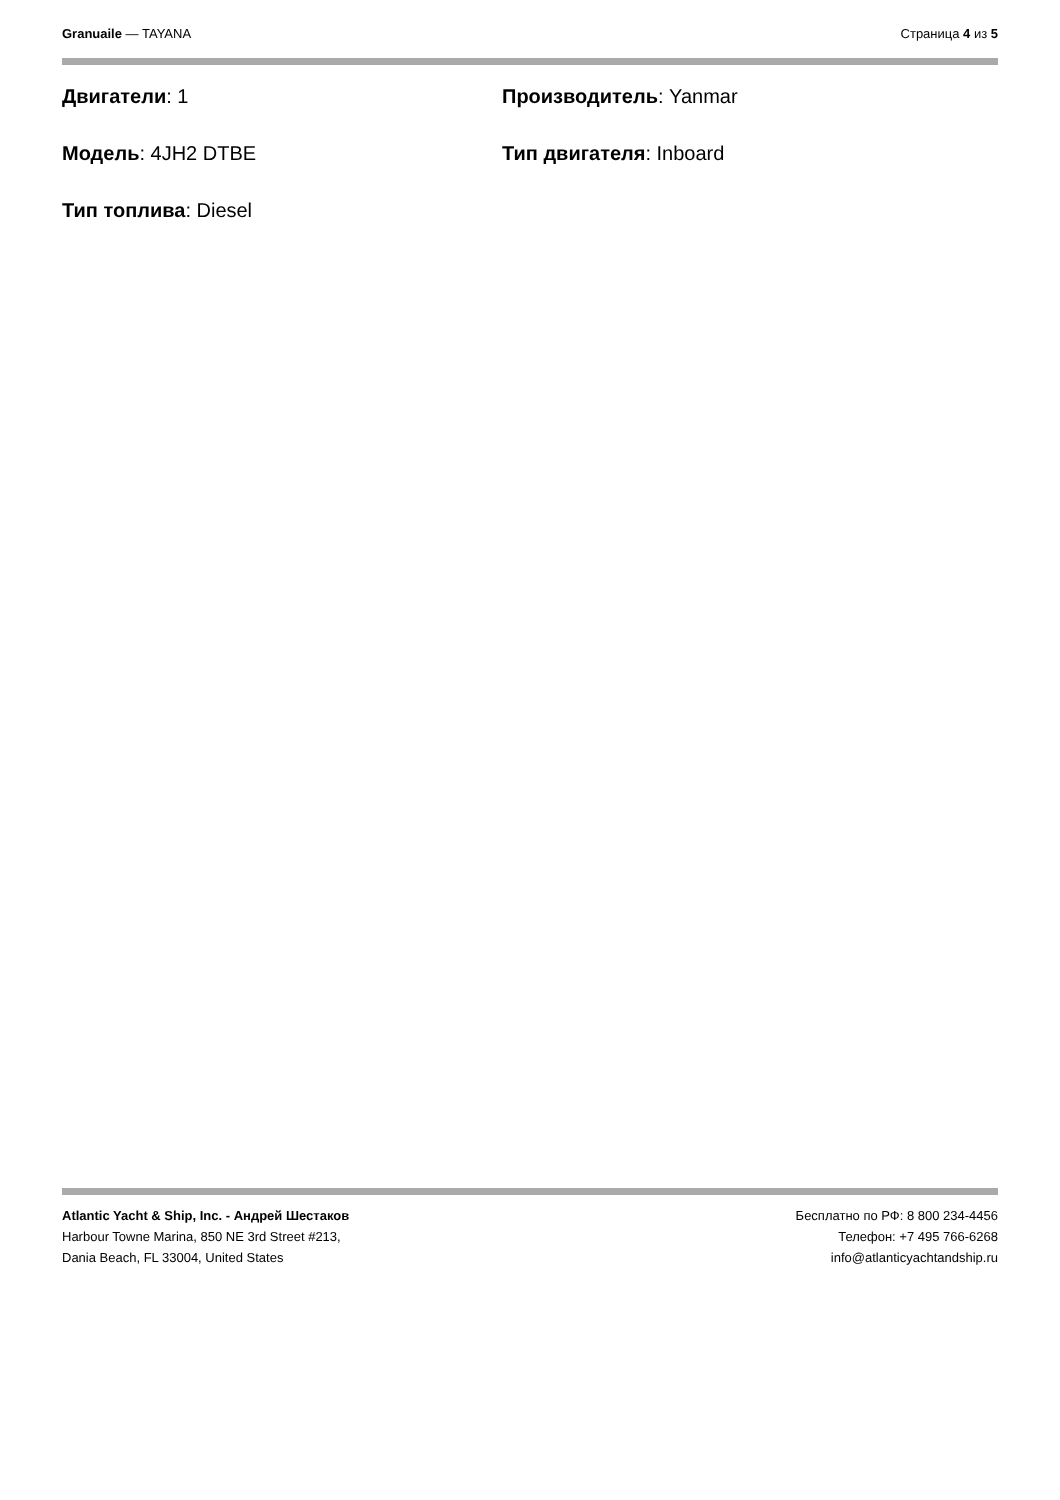Granuaile — TAYANA Страница 4 из 5
Двигатели: 1
Производитель: Yanmar
Модель: 4JH2 DTBE
Тип двигателя: Inboard
Тип топлива: Diesel
Atlantic Yacht & Ship, Inc. - Андрей Шестаков
Harbour Towne Marina, 850 NE 3rd Street #213,
Dania Beach, FL 33004, United States
Бесплатно по РФ: 8 800 234-4456
Телефон: +7 495 766-6268
info@atlanticyachtandship.ru